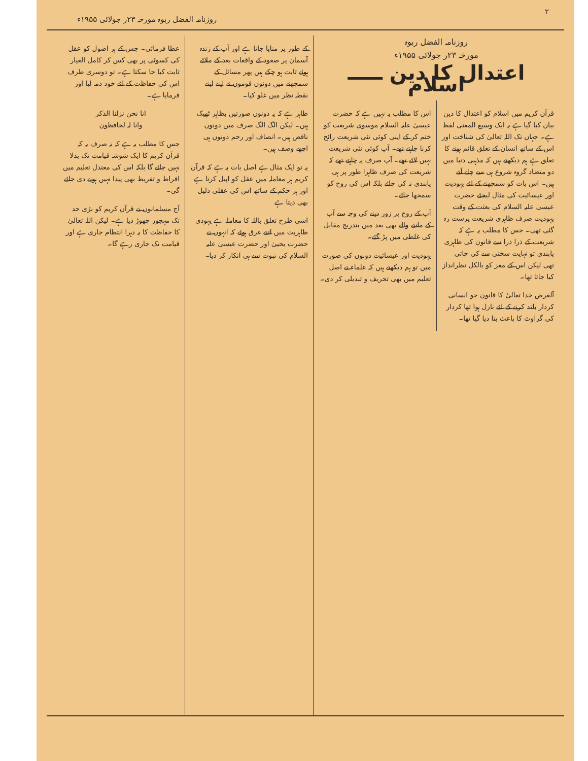۲ روزنامہ الفضل ربوہ مورخہ ۲۳ر جولائی ۱۹۵۵ء
روزنامہ الفضل ربوہ
مورخہ ۲۳ر جولائی ۱۹۵۵ء
اعتدال کا دین ـــــ اسلام
قرآن کریم میں اسلام کو اعتدال کا دین بیان کیا گیا ہے یہ ایک وسیع المعنی لفظ ہے۔ جہاں تک اللہ تعالیٰ کی شناخت اور اس کے ساتھ انسان کے تعلق قائم ہونے کا تعلق ہے ہم دیکھتے ہیں کہ مذہبی دنیا میں دو متضاد گروہ شروع ہی سے چلے آتے ہیں۔ اس بات کو سمجھنے کے لئے یہودیت اور عیسائیت کی مثال لیجئے حضرت عیسیٰ علیہ السلام کی بعثت کے وقت یہودیت صرف ظاہری شریعت پرست رہ گئی تھی۔ جس کا مطلب یہ ہے کہ شریعت کے ذرا ذرا سے قانون کی ظاہری پابندی تو نہایت سختی سے کی جاتی تھی لیکن اس کے مغز کو بالکل نظرانداز کیا جاتا تھا۔
آلغرض خدا تعالیٰ کا قانون جو انسانی کردار بلند کرنے کے لئے نازل ہوا تھا کردار کی گراوٹ کا باعث بنا دیا گیا تھا۔
اس کا مطلب یہ نہیں ہے کہ حضرت عیسیٰ علیہ السلام موسوی شریعت کو ختم کر کے اپنی کوئی نئی شریعت رائج کرنا چاہتے تھے۔ آپ کوئی نئی شریعت نہیں لائے تھے۔ آپ صرف یہ چاہتے تھے کہ شریعت کی صرف ظاہرا طور پر ہی پابندی نہ کی جائے بلکہ اس کی روح کو سمجھا جائے۔
آپ کے روح پر زور دینے کی وجہ سے آپ کے ماننے والے بھی بعد میں بتدریج مقابل کی غلطی میں پڑ گئے۔
یہودیت اور عیسائیت دونوں کی صورت میں تو ہم دیکھتے ہیں کہ علماء نے اصل تعلیم میں بھی تحریف و تبدیلی کر دی۔
کے طور پر منایا جاتا ہے اور آپ کے زندہ آسمان پر صعود کے واقعات بعد کے ملائے ہوئے ثابت ہو چکے ہیں پھر مسائل کے سمجھنے میں دونوں قوموں نے اپنے اپنے نقطہ نظر میں غلو کیا۔
ظاہر ہے کہ یہ دونوں صورتیں بظاہر ٹھیک ہیں۔ لیکن الگ الگ صرف میں دونوں ناقص ہیں۔ انصاف اور رحم دونوں ہی اچھے وصف ہیں۔
یہ تو ایک مثال ہے اصل بات یہ ہے کہ قرآن کریم ہر معاملہ میں عقل کو اپیل کرتا ہے اور ہر حکم کے ساتھ اس کی عقلی دلیل بھی دیتا ہے
اسی طرح تعلق باللہ کا معاملہ ہے یہودی ظاہریت میں اتنے غرق ہوئے کہ انہوں نے حضرت یحییٰ اور حضرت عیسیٰ علیہ السلام کی نبوت سے ہی انکار کر دیا۔
عطا فرمائی۔ جس کے ہر اصول کو عقل کی کسوٹی پر بھی کس کر کامل العیار ثابت کیا جا سکتا ہے۔ تو دوسری طرف اس کی حفاظت کے لئے خود ذمہ لیا اور فرمایا ہے۔
انا نحن نزلنا الذکر
وانا لہ لحافظون
جس کا مطلب یہ ہے کہ نہ صرف یہ کہ قرآن کریم کا ایک شوشہ قیامت تک بدلا نہیں جائے گا بلکہ اس کی معتدل تعلیم میں افراط و تفریط بھی پیدا نہیں ہونے دی جائے گی۔
آج مسلمانوں نے قرآن کریم کو بڑی حد تک مہجور چھوڑ دیا ہے۔ لیکن اللہ تعالیٰ کا حفاظت کا یہ دہرا انتظام جاری ہے اور قیامت تک جاری رہے گا۔